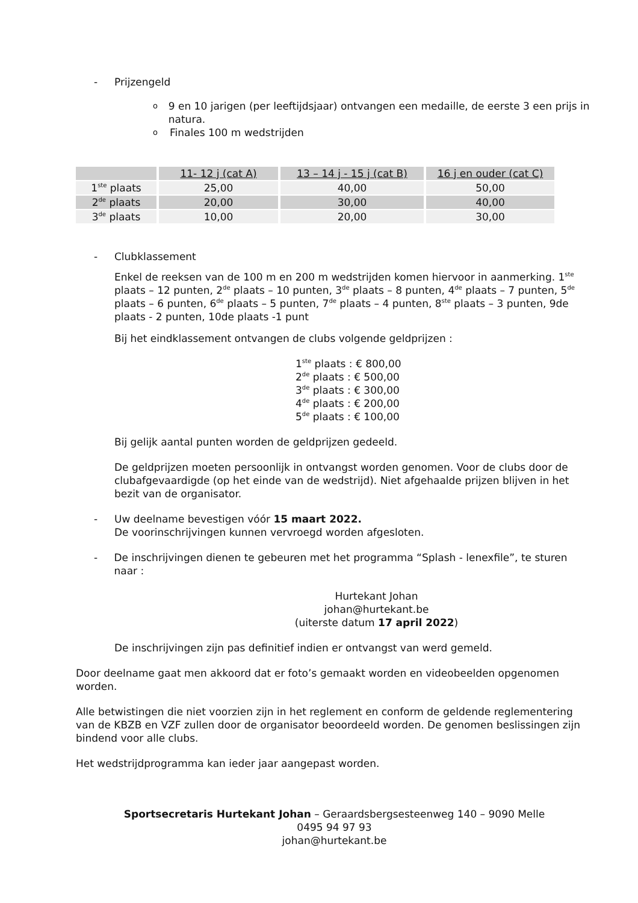- Prijzengeld
o 9 en 10 jarigen (per leeftijdsjaar) ontvangen een medaille, de eerste 3 een prijs in natura.
o Finales 100 m wedstrijden
| | 11- 12 j (cat A) | 13 – 14 j - 15 j (cat B) | 16 j en ouder (cat C) |
| --- | --- | --- | --- |
| 1<sup>ste</sup> plaats | 25,00 | 40,00 | 50,00 |
| 2<sup>de</sup> plaats | 20,00 | 30,00 | 40,00 |
| 3<sup>de</sup> plaats | 10,00 | 20,00 | 30,00 |
- Clubklassement
Enkel de reeksen van de 100 m en 200 m wedstrijden komen hiervoor in aanmerking. 1<sup>ste</sup> plaats – 12 punten, 2<sup>de</sup> plaats – 10 punten, 3<sup>de</sup> plaats – 8 punten, 4<sup>de</sup> plaats – 7 punten, 5<sup>de</sup> plaats – 6 punten, 6<sup>de</sup> plaats – 5 punten, 7<sup>de</sup> plaats – 4 punten, 8<sup>ste</sup> plaats – 3 punten, 9de plaats - 2 punten, 10de plaats -1 punt
Bij het eindklassement ontvangen de clubs volgende geldprijzen :
1<sup>ste</sup> plaats : € 800,00
2<sup>de</sup> plaats : € 500,00
3<sup>de</sup> plaats : € 300,00
4<sup>de</sup> plaats : € 200,00
5<sup>de</sup> plaats : € 100,00
Bij gelijk aantal punten worden de geldprijzen gedeeld.
De geldprijzen moeten persoonlijk in ontvangst worden genomen. Voor de clubs door de clubafgevaardigde (op het einde van de wedstrijd). Niet afgehaalde prijzen blijven in het bezit van de organisator.
- Uw deelname bevestigen vóór 15 maart 2022.
De voorinschrijvingen kunnen vervroegd worden afgesloten.
- De inschrijvingen dienen te gebeuren met het programma “Splash - lenexfile”, te sturen naar :
Hurtekant Johan
johan@hurtekant.be
(uiterste datum 17 april 2022)
De inschrijvingen zijn pas definitief indien er ontvangst van werd gemeld.
Door deelname gaat men akkoord dat er foto’s gemaakt worden en videobeelden opgenomen worden.
Alle betwistingen die niet voorzien zijn in het reglement en conform de geldende reglementering van de KBZB en VZF zullen door de organisator beoordeeld worden. De genomen beslissingen zijn bindend voor alle clubs.
Het wedstrijdprogramma kan ieder jaar aangepast worden.
Sportsecretaris Hurtekant Johan – Geraardsbergsesteenweg 140 – 9090 Melle
0495 94 97 93
johan@hurtekant.be